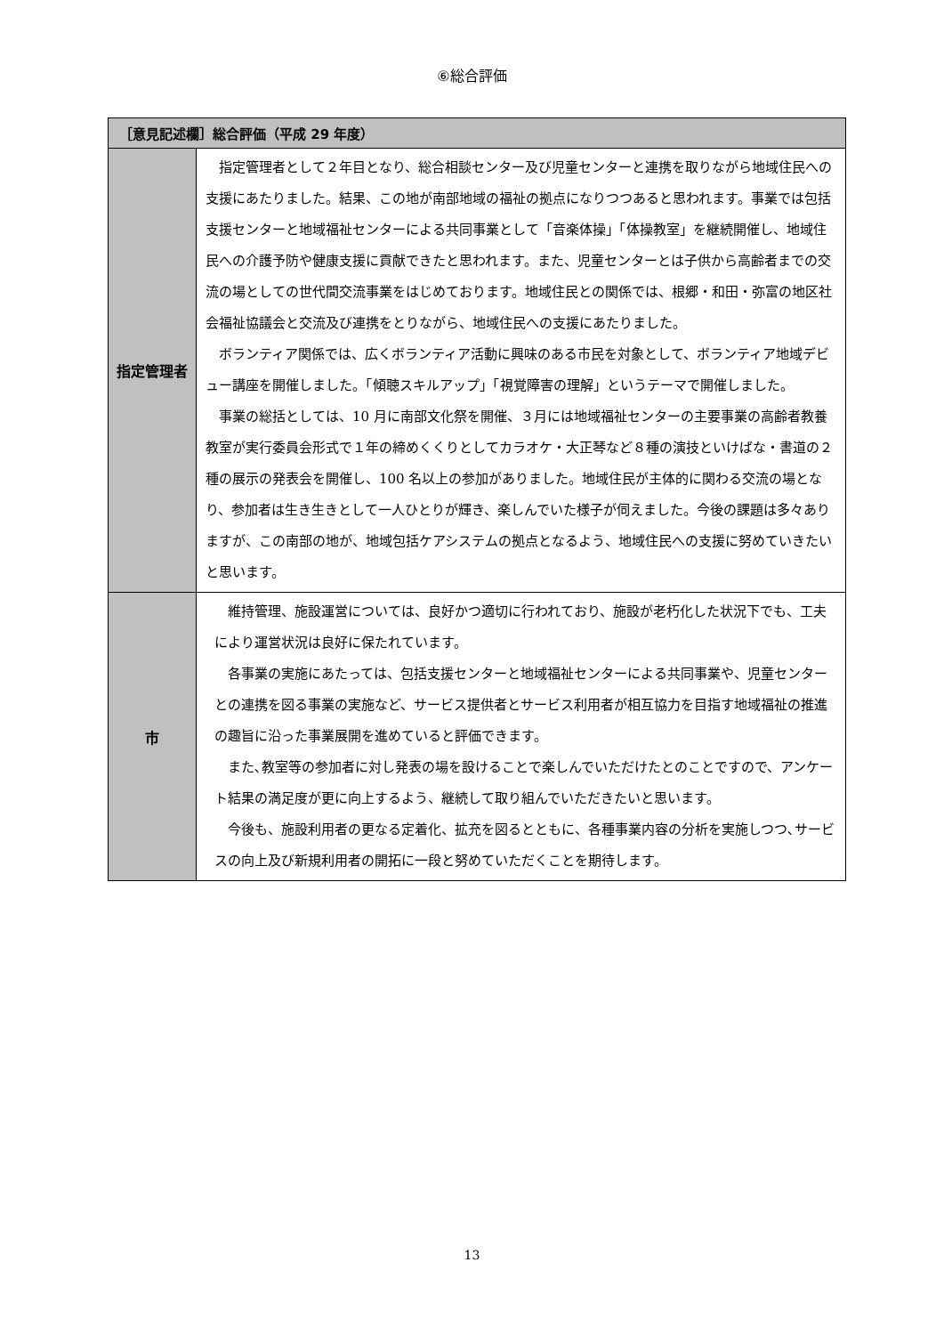⑥総合評価
| ［意見記述欄］総合評価（平成 29 年度） | |
| --- | --- |
| 指定管理者 | 指定管理者として２年目となり、総合相談センター及び児童センターと連携を取りながら地域住民への支援にあたりました。結果、この地が南部地域の福祉の拠点になりつつあると思われます。事業では包括支援センターと地域福祉センターによる共同事業として「音楽体操」「体操教室」を継続開催し、地域住民への介護予防や健康支援に貢献できたと思われます。また、児童センターとは子供から高齢者までの交流の場としての世代間交流事業をはじめております。地域住民との関係では、根郷・和田・弥富の地区社会福祉協議会と交流及び連携をとりながら、地域住民への支援にあたりました。 ボランティア関係では、広くボランティア活動に興味のある市民を対象として、ボランティア地域デビュー講座を開催しました。「傾聴スキルアップ」「視覚障害の理解」というテーマで開催しました。 事業の総括としては、10 月に南部文化祭を開催、３月には地域福祉センターの主要事業の高齢者教養教室が実行委員会形式で１年の締めくくりとしてカラオケ・大正琴など８種の演技といけばな・書道の２種の展示の発表会を開催し、100 名以上の参加がありました。地域住民が主体的に関わる交流の場となり、参加者は生き生きとして一人ひとりが輝き、楽しんでいた様子が伺えました。今後の課題は多々ありますが、この南部の地が、地域包括ケアシステムの拠点となるよう、地域住民への支援に努めていきたいと思います。 |
| 市 | 維持管理、施設運営については、良好かつ適切に行われており、施設が老朽化した状況下でも、工夫により運営状況は良好に保たれています。 各事業の実施にあたっては、包括支援センターと地域福祉センターによる共同事業や、児童センターとの連携を図る事業の実施など、サービス提供者とサービス利用者が相互協力を目指す地域福祉の推進の趣旨に沿った事業展開を進めていると評価できます。 また､教室等の参加者に対し発表の場を設けることで楽しんでいただけたとのことですので、アンケート結果の満足度が更に向上するよう、継続して取り組んでいただきたいと思います。 今後も、施設利用者の更なる定着化、拡充を図るとともに、各種事業内容の分析を実施しつつ､サービスの向上及び新規利用者の開拓に一段と努めていただくことを期待します。 |
13